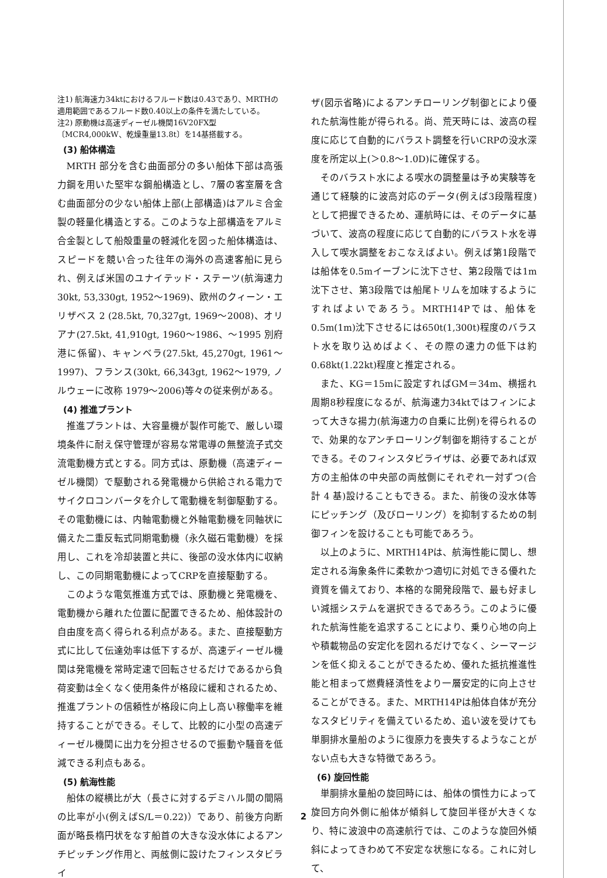注1) 航海速力34ktにおけるフルード数は0.43であり、MRTHの適用範囲であるフルード数0.40以上の条件を満たしている。
注2) 原動機は高速ディーゼル機関16V20FX型〔MCR4,000kW、乾燥重量13.8t〕を14基搭載する。
(3) 船体構造
MRTH 部分を含む曲面部分の多い船体下部は高張力鋼を用いた堅牢な鋼船構造とし、7層の客室層を含む曲面部分の少ない船体上部(上部構造)はアルミ合金製の軽量化構造とする。このような上部構造をアルミ合金製として船殻重量の軽減化を図った船体構造は、スピードを競い合った往年の海外の高速客船に見られ、例えば米国のユナイテッド・ステーツ(航海速力 30kt, 53,330gt, 1952～1969)、欧州のクィーン・エリザベス 2 (28.5kt, 70,327gt, 1969～2008)、オリアナ(27.5kt, 41,910gt, 1960～1986、～1995 別府港に係留)、キャンベラ(27.5kt, 45,270gt, 1961～1997)、フランス(30kt, 66,343gt, 1962～1979, ノルウェーに改称 1979～2006)等々の従来例がある。
(4) 推進プラント
推進プラントは、大容量機が製作可能で、厳しい環境条件に耐え保守管理が容易な常電導の無整流子式交流電動機方式とする。同方式は、原動機（高速ディーゼル機関）で駆動される発電機から供給される電力でサイクロコンバータを介して電動機を制御駆動する。その電動機には、内軸電動機と外軸電動機を同軸状に備えた二重反転式同期電動機（永久磁石電動機）を採用し、これを冷却装置と共に、後部の没水体内に収納し、この同期電動機によってCRPを直接駆動する。
このような電気推進方式では、原動機と発電機を、電動機から離れた位置に配置できるため、船体設計の自由度を高く得られる利点がある。また、直接駆動方式に比して伝達効率は低下するが、高速ディーゼル機関は発電機を常時定速で回転させるだけであるから負荷変動は全くなく使用条件が格段に緩和されるため、推進プラントの信頼性が格段に向上し高い稼働率を維持することができる。そして、比較的に小型の高速ディーゼル機関に出力を分担させるので振動や騒音を低減できる利点もある。
(5) 航海性能
船体の縦横比が大（長さに対するデミハル間の間隔の比率が小(例えばS/L＝0.22)）であり、前後方向断面が略長楕円状をなす船首の大きな没水体によるアンチピッチング作用と、両舷側に設けたフィンスタビライ
ザ(図示省略)によるアンチローリング制御とにより優れた航海性能が得られる。尚、荒天時には、波高の程度に応じて自動的にバラスト調整を行いCRPの没水深度を所定以上(＞0.8～1.0D)に確保する。
そのバラスト水による喫水の調整量は予め実験等を通じて経験的に波高対応のデータ(例えば3段階程度)として把握できるため、運航時には、そのデータに基づいて、波高の程度に応じて自動的にバラスト水を導入して喫水調整をおこなえばよい。例えば第1段階では船体を0.5mイーブンに沈下させ、第2段階では1m沈下させ、第3段階では船尾トリムを加味するようにすればよいであろう。MRTH14Pでは、船体を0.5m(1m)沈下させるには650t(1,300t)程度のバラスト水を取り込めばよく、その際の速力の低下は約0.68kt(1.22kt)程度と推定される。
また、KG＝15mに設定すればGM＝34m、横揺れ周期8秒程度になるが、航海速力34ktではフィンによって大きな揚力(航海速力の自乗に比例)を得られるので、効果的なアンチローリング制御を期待することができる。そのフィンスタビライザは、必要であれば双方の主船体の中央部の両舷側にそれぞれ一対ずつ(合計 4 基)設けることもできる。また、前後の没水体等にピッチング（及びローリング）を抑制するための制御フィンを設けることも可能であろう。
以上のように、MRTH14Pは、航海性能に関し、想定される海象条件に柔軟かつ適切に対処できる優れた資質を備えており、本格的な開発段階で、最も好ましい減揺システムを選択できるであろう。このように優れた航海性能を追求することにより、乗り心地の向上や積載物品の安定化を図れるだけでなく、シーマージンを低く抑えることができるため、優れた抵抗推進性能と相まって燃費経済性をより一層安定的に向上させることができる。また、MRTH14Pは船体自体が充分なスタビリティを備えているため、追い波を受けても単胴排水量船のように復原力を喪失するようなことがない点も大きな特徴であろう。
(6) 旋回性能
単胴排水量船の旋回時には、船体の慣性力によって旋回方向外側に船体が傾斜して旋回半径が大きくなり、特に波浪中の高速航行では、このような旋回外傾斜によってきわめて不安定な状態になる。これに対して、
2